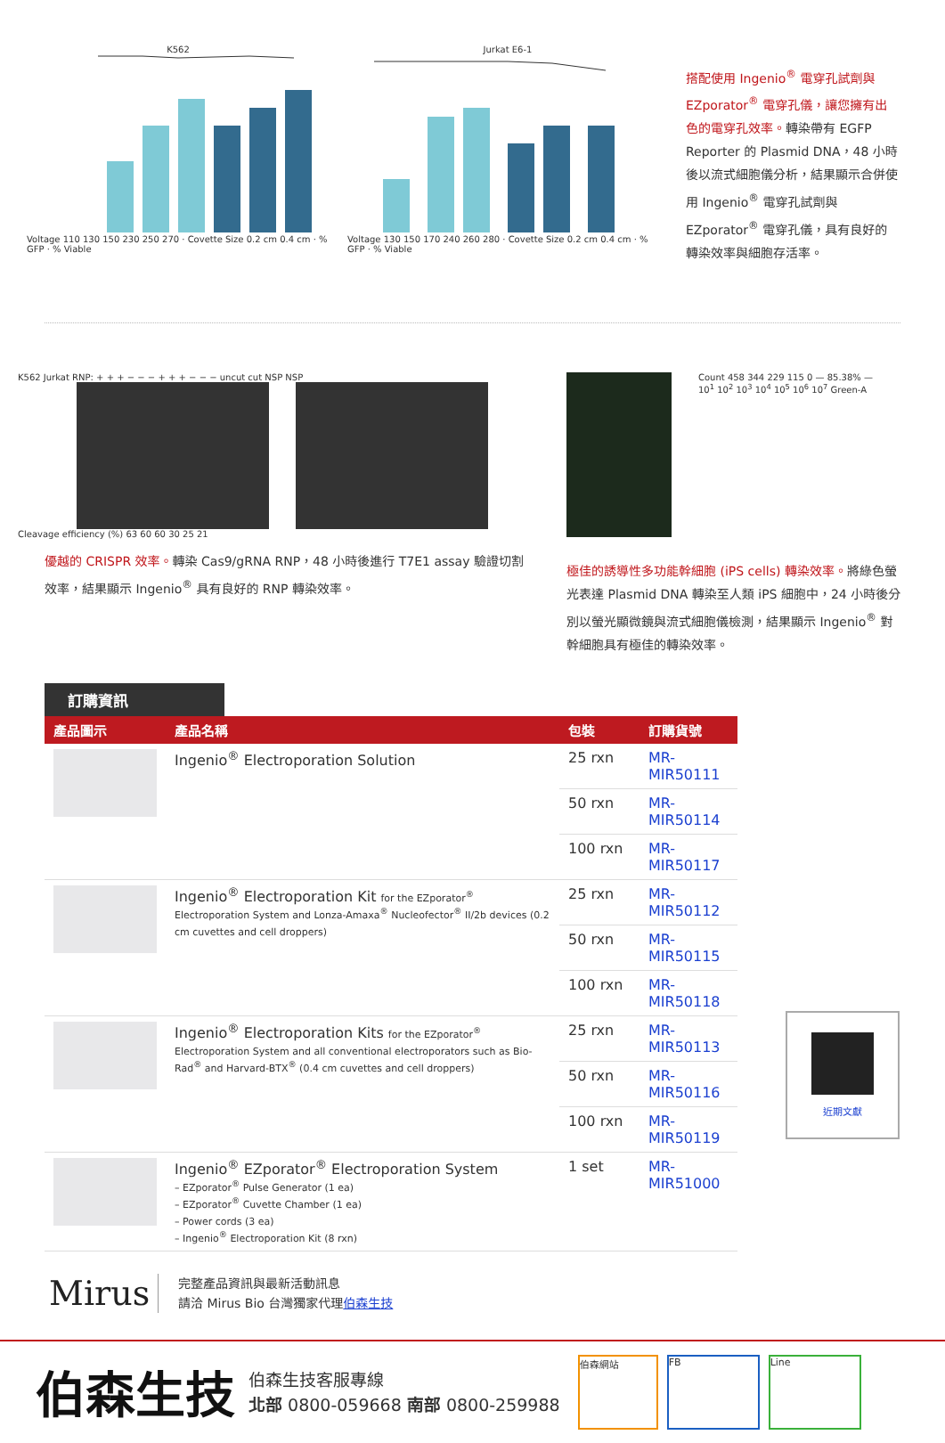K562
Voltage 110 130 150 230 250 270 · Covette Size 0.2 cm 0.4 cm · % GFP · % Viable
Jurkat E6-1
Voltage 130 150 170 240 260 280 · Covette Size 0.2 cm 0.4 cm · % GFP · % Viable
搭配使用 Ingenio<sup>®</sup> 電穿孔試劑與 EZporator<sup>®</sup> 電穿孔儀，讓您擁有出色的電穿孔效率。轉染帶有 EGFP Reporter 的 Plasmid DNA，48 小時後以流式細胞儀分析，結果顯示合併使用 Ingenio<sup>®</sup> 電穿孔試劑與 EZporator<sup>®</sup> 電穿孔儀，具有良好的轉染效率與細胞存活率。
K562 Jurkat RNP: + + + − − − + + + − − − uncut cut NSP NSP
Cleavage efficiency (%) 63 60 60 30 25 21
優越的 CRISPR 效率。轉染 Cas9/gRNA RNP，48 小時後進行 T7E1 assay 驗證切割效率，結果顯示 Ingenio<sup>®</sup> 具有良好的 RNP 轉染效率。
Count 458 344 229 115 0 — 85.38% — 10<sup>1</sup> 10<sup>2</sup> 10<sup>3</sup> 10<sup>4</sup> 10<sup>5</sup> 10<sup>6</sup> 10<sup>7</sup> Green-A
極佳的誘導性多功能幹細胞 (iPS cells) 轉染效率。將綠色螢光表達 Plasmid DNA 轉染至人類 iPS 細胞中，24 小時後分別以螢光顯微鏡與流式細胞儀檢測，結果顯示 Ingenio<sup>®</sup> 對幹細胞具有極佳的轉染效率。
訂購資訊
| 產品圖示 | 產品名稱 | 包裝 | 訂購貨號 |
| --- | --- | --- | --- |
| | Ingenio<sup>®</sup> Electroporation Solution | 25 rxn | MR-MIR50111 |
| | | 50 rxn | MR-MIR50114 |
| | | 100 rxn | MR-MIR50117 |
| | Ingenio<sup>®</sup> Electroporation Kit for the EZporator<sup>®</sup> Electroporation System and Lonza-Amaxa<sup>®</sup> Nucleofector<sup>®</sup> II/2b devices (0.2 cm cuvettes and cell droppers) | 25 rxn | MR-MIR50112 |
| | | 50 rxn | MR-MIR50115 |
| | | 100 rxn | MR-MIR50118 |
| | Ingenio<sup>®</sup> Electroporation Kits for the EZporator<sup>®</sup> Electroporation System and all conventional electroporators such as Bio-Rad<sup>®</sup> and Harvard-BTX<sup>®</sup> (0.4 cm cuvettes and cell droppers) | 25 rxn | MR-MIR50113 |
| | | 50 rxn | MR-MIR50116 |
| | | 100 rxn | MR-MIR50119 |
| | Ingenio<sup>®</sup> EZporator<sup>®</sup> Electroporation System – EZporator<sup>®</sup> Pulse Generator (1 ea) – EZporator<sup>®</sup> Cuvette Chamber (1 ea) – Power cords (3 ea) – Ingenio<sup>®</sup> Electroporation Kit (8 rxn) | 1 set | MR-MIR51000 |
近期文獻
Mirus
完整產品資訊與最新活動訊息
請洽 Mirus Bio 台灣獨家代理伯森生技
伯森生技
伯森生技客服專線
北部 0800-059668 南部 0800-259988
伯森網站 FB Line